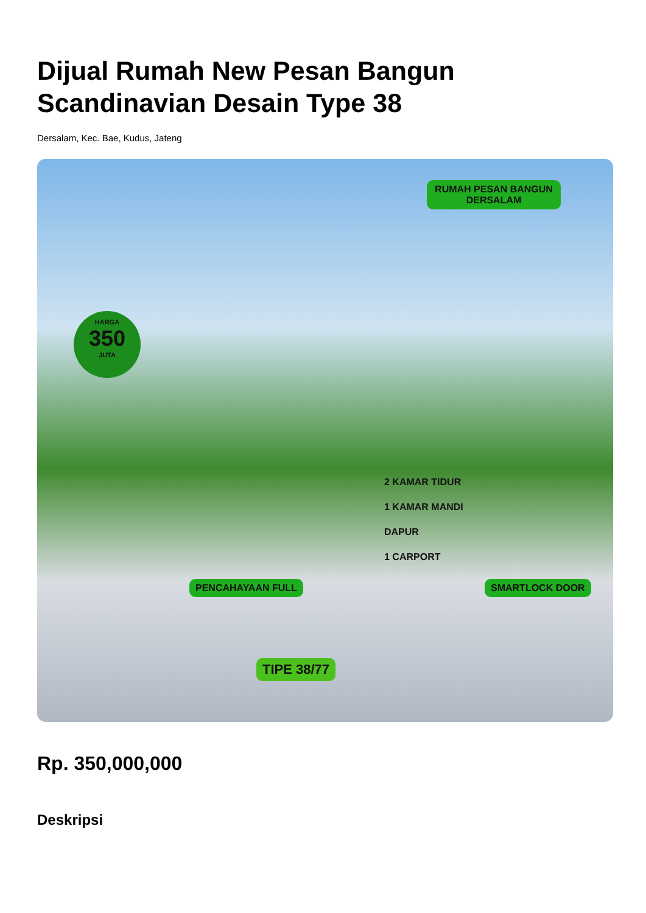Dijual Rumah New Pesan Bangun
Scandinavian Desain Type 38
Dersalam, Kec. Bae, Kudus, Jateng
RUMAH PESAN BANGUN
DERSALAM
HARGA
350
JUTA
2 KAMAR TIDUR
1 KAMAR MANDI
DAPUR
1 CARPORT
PENCAHAYAAN FULL SMARTLOCK DOOR
TIPE 38/77
Rp. 350,000,000
Deskripsi